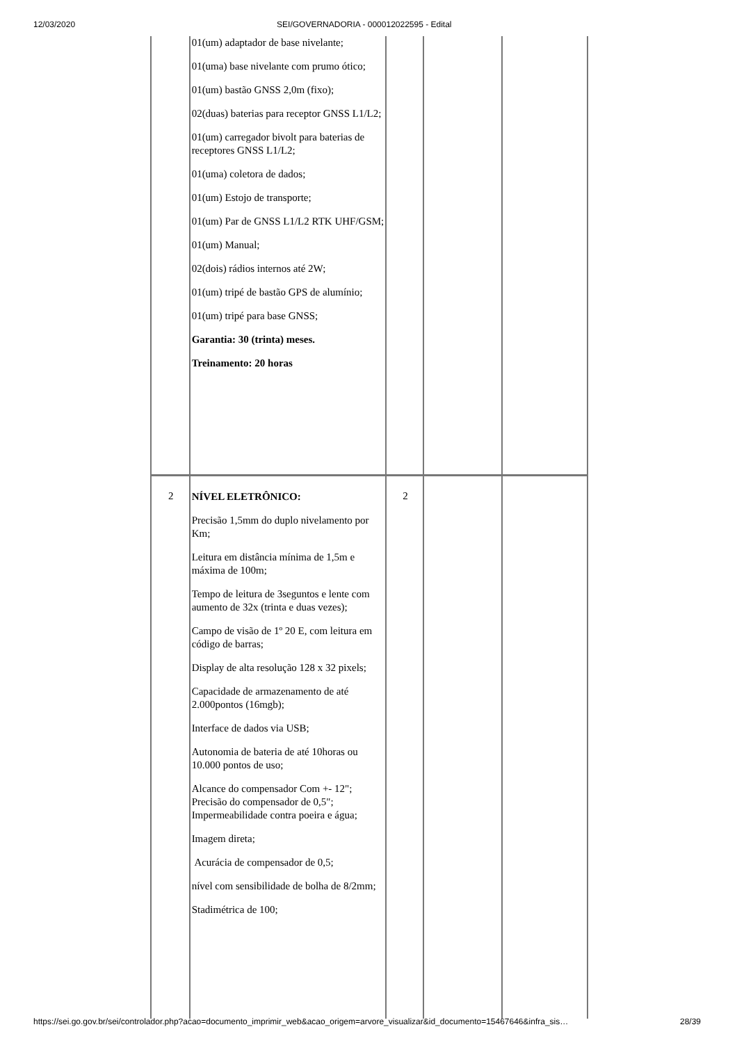12/03/2020 SEI/GOVERNADORIA - 000012022595 - Edital
| | 01(um) adaptador de base nivelante; 01(uma) base nivelante com prumo ótico; 01(um) bastão GNSS 2,0m (fixo); 02(duas) baterias para receptor GNSS L1/L2; 01(um) carregador bivolt para baterias de receptores GNSS L1/L2; 01(uma) coletora de dados; 01(um) Estojo de transporte; 01(um) Par de GNSS L1/L2 RTK UHF/GSM; 01(um) Manual; 02(dois) rádios internos até 2W; 01(um) tripé de bastão GPS de alumínio; 01(um) tripé para base GNSS; Garantia: 30 (trinta) meses. Treinamento: 20 horas | | | |
| 2 | NÍVEL ELETRÔNICO: Precisão 1,5mm do duplo nivelamento por Km; Leitura em distância mínima de 1,5m e máxima de 100m; Tempo de leitura de 3seguntos e lente com aumento de 32x (trinta e duas vezes); Campo de visão de 1º 20 E, com leitura em código de barras; Display de alta resolução 128 x 32 pixels; Capacidade de armazenamento de até 2.000pontos (16mgb); Interface de dados via USB; Autonomia de bateria de até 10horas ou 10.000 pontos de uso; Alcance do compensador Com +- 12"; Precisão do compensador de 0,5"; Impermeabilidade contra poeira e água; Imagem direta; Acurácia de compensador de 0,5; nível com sensibilidade de bolha de 8/2mm; Stadimétrica de 100; | 2 | | |
https://sei.go.gov.br/sei/controlador.php?acao=documento_imprimir_web&acao_origem=arvore_visualizar&id_documento=15467646&infra_sis… 28/39